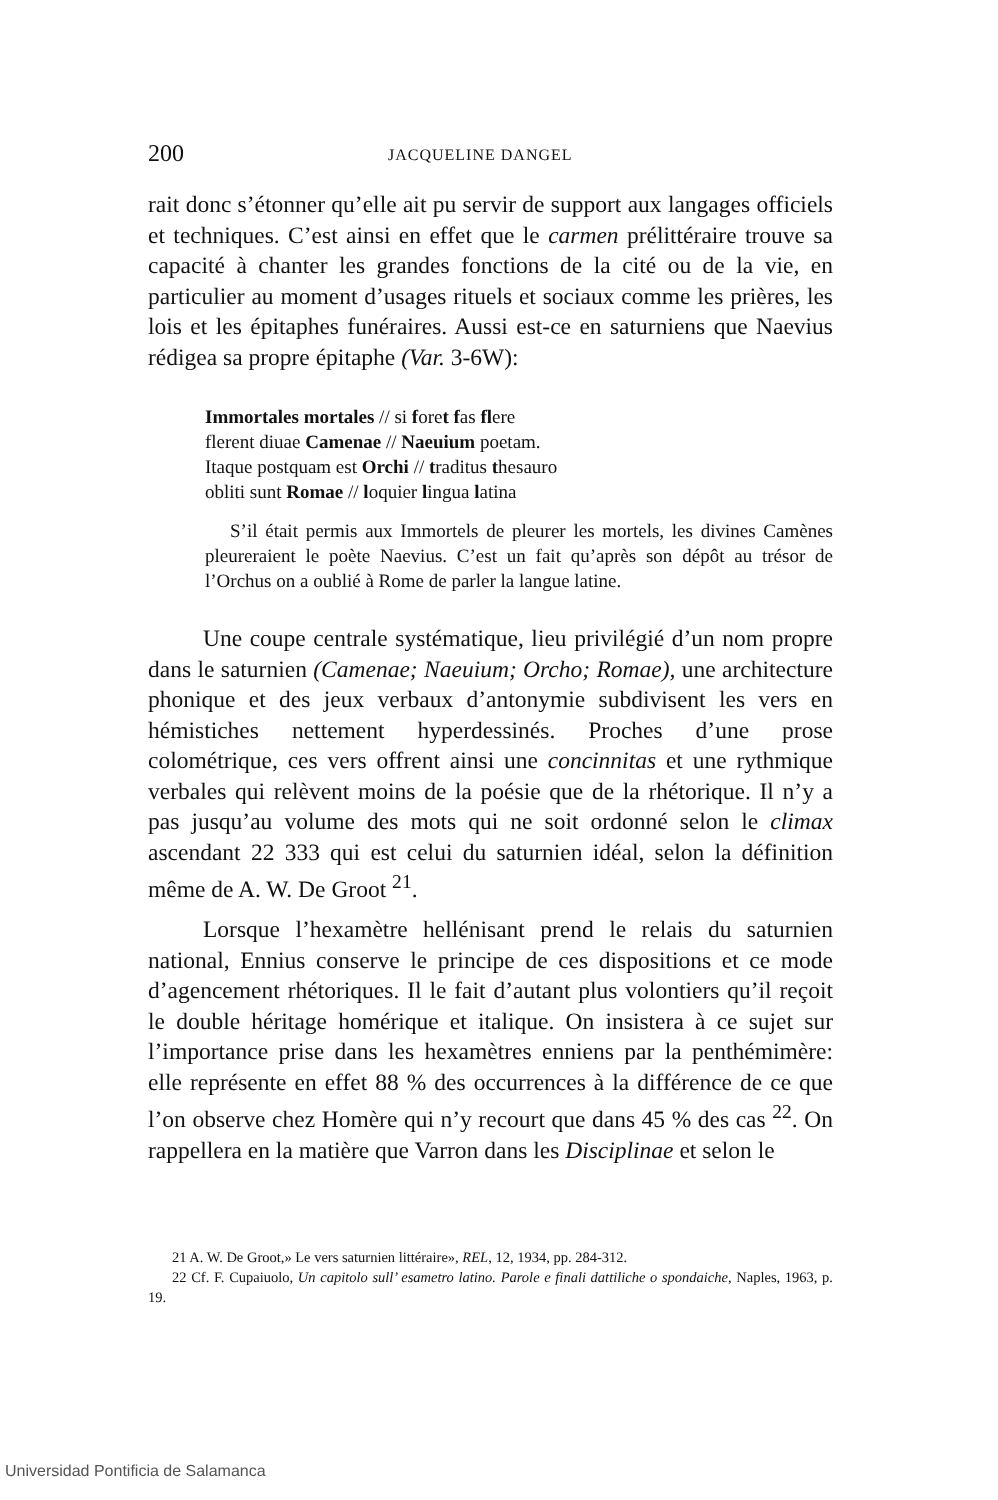200 JACQUELINE DANGEL
rait donc s’étonner qu’elle ait pu servir de support aux langages officiels et techniques. C’est ainsi en effet que le carmen prélittéraire trouve sa capacité à chanter les grandes fonctions de la cité ou de la vie, en particulier au moment d’usages rituels et sociaux comme les prières, les lois et les épitaphes funéraires. Aussi est-ce en saturniens que Naevius rédigea sa propre épitaphe (Var. 3-6W):
Immortales mortales // si foret fas flere
flerent diuae Camenae // Naeuium poetam.
Itaque postquam est Orchi // traditus thesauro
obliti sunt Romae // loquier lingua latina
S’il était permis aux Immortels de pleurer les mortels, les divines Camènes pleureraient le poète Naevius. C’est un fait qu’après son dépôt au trésor de l’Orchus on a oublié à Rome de parler la langue latine.
Une coupe centrale systématique, lieu privilégié d’un nom propre dans le saturnien (Camenae; Naeuium; Orcho; Romae), une architecture phonique et des jeux verbaux d’antonymie subdivisent les vers en hémistiches nettement hyperdessinés. Proches d’une prose colométrique, ces vers offrent ainsi une concinnitas et une rythmique verbales qui relèvent moins de la poésie que de la rhétorique. Il n’y a pas jusqu’au volume des mots qui ne soit ordonné selon le climax ascendant 22 333 qui est celui du saturnien idéal, selon la définition même de A. W. De Groot <sup>21</sup>.
Lorsque l’hexamètre hellénisant prend le relais du saturnien national, Ennius conserve le principe de ces dispositions et ce mode d’agencement rhétoriques. Il le fait d’autant plus volontiers qu’il reçoit le double héritage homérique et italique. On insistera à ce sujet sur l’importance prise dans les hexamètres enniens par la penthémimère: elle représente en effet 88 % des occurrences à la différence de ce que l’on observe chez Homère qui n’y recourt que dans 45 % des cas <sup>22</sup>. On rappellera en la matière que Varron dans les Disciplinae et selon le
21 A. W. De Groot,» Le vers saturnien littéraire», REL, 12, 1934, pp. 284-312.
22 Cf. F. Cupaiuolo, Un capitolo sull’ esametro latino. Parole e finali dattiliche o spondaiche, Naples, 1963, p. 19.
Universidad Pontificia de Salamanca